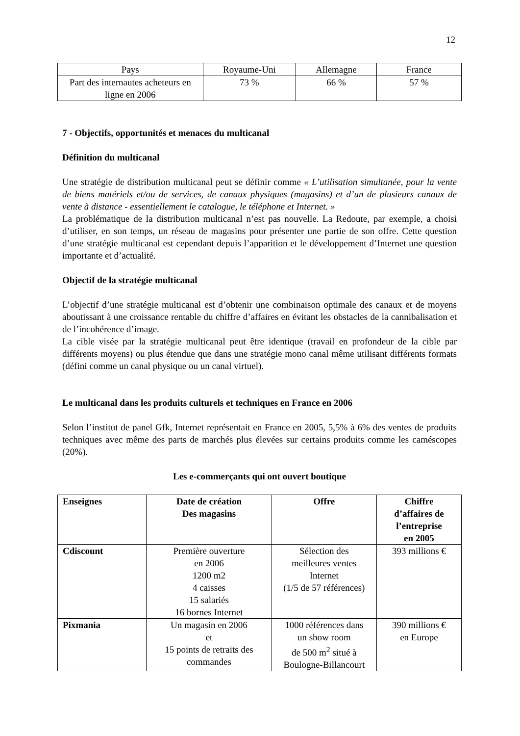12
| Pays | Royaume-Uni | Allemagne | France |
| Part des internautes acheteurs en ligne en 2006 | 73 % | 66 % | 57 % |
7 - Objectifs, opportunités et menaces du multicanal
Définition du multicanal
Une stratégie de distribution multicanal peut se définir comme « L’utilisation simultanée, pour la vente de biens matériels et/ou de services, de canaux physiques (magasins) et d’un de plusieurs canaux de vente à distance - essentiellement le catalogue, le téléphone et Internet. »
La problématique de la distribution multicanal n’est pas nouvelle. La Redoute, par exemple, a choisi d’utiliser, en son temps, un réseau de magasins pour présenter une partie de son offre. Cette question d’une stratégie multicanal est cependant depuis l’apparition et le développement d’Internet une question importante et d’actualité.
Objectif de la stratégie multicanal
L’objectif d’une stratégie multicanal est d’obtenir une combinaison optimale des canaux et de moyens aboutissant à une croissance rentable du chiffre d’affaires en évitant les obstacles de la cannibalisation et de l’incohérence d’image.
La cible visée par la stratégie multicanal peut être identique (travail en profondeur de la cible par différents moyens) ou plus étendue que dans une stratégie mono canal même utilisant différents formats (défini comme un canal physique ou un canal virtuel).
Le multicanal dans les produits culturels et techniques en France en 2006
Selon l’institut de panel Gfk, Internet représentait en France en 2005, 5,5% à 6% des ventes de produits techniques avec même des parts de marchés plus élevées sur certains produits comme les caméscopes (20%).
Les e-commerçants qui ont ouvert boutique
| Enseignes | Date de création Des magasins | Offre | Chiffre d’affaires de l’entreprise en 2005 |
| --- | --- | --- | --- |
| Cdiscount | Première ouverture en 2006 1200 m2 4 caisses 15 salariés 16 bornes Internet | Sélection des meilleures ventes Internet (1/5 de 57 références) | 393 millions € |
| Pixmania | Un magasin en 2006 et 15 points de retraits des commandes | 1000 références dans un show room de 500 m<sup>2</sup> situé à Boulogne-Billancourt | 390 millions € en Europe |